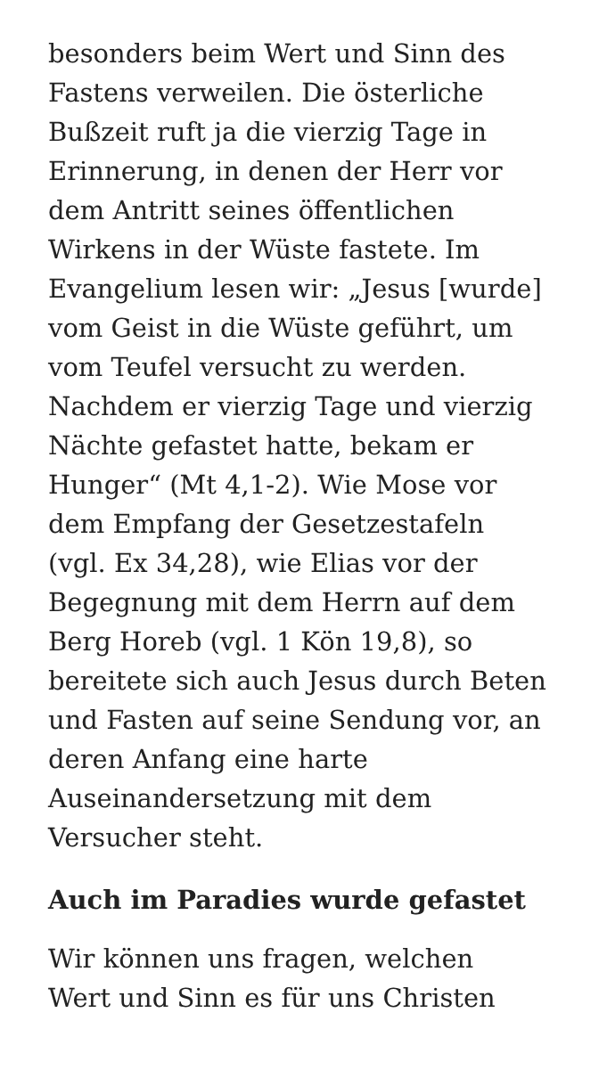besonders beim Wert und Sinn des
Fastens verweilen. Die österliche
Bußzeit ruft ja die vierzig Tage in
Erinnerung, in denen der Herr vor
dem Antritt seines öffentlichen
Wirkens in der Wüste fastete. Im
Evangelium lesen wir: „Jesus [wurde]
vom Geist in die Wüste geführt, um
vom Teufel versucht zu werden.
Nachdem er vierzig Tage und vierzig
Nächte gefastet hatte, bekam er
Hunger“ (Mt 4,1-2). Wie Mose vor
dem Empfang der Gesetzestafeln
(vgl. Ex 34,28), wie Elias vor der
Begegnung mit dem Herrn auf dem
Berg Horeb (vgl. 1 Kön 19,8), so
bereitete sich auch Jesus durch Beten
und Fasten auf seine Sendung vor, an
deren Anfang eine harte
Auseinandersetzung mit dem
Versucher steht.
Auch im Paradies wurde gefastet
Wir können uns fragen, welchen
Wert und Sinn es für uns Christen